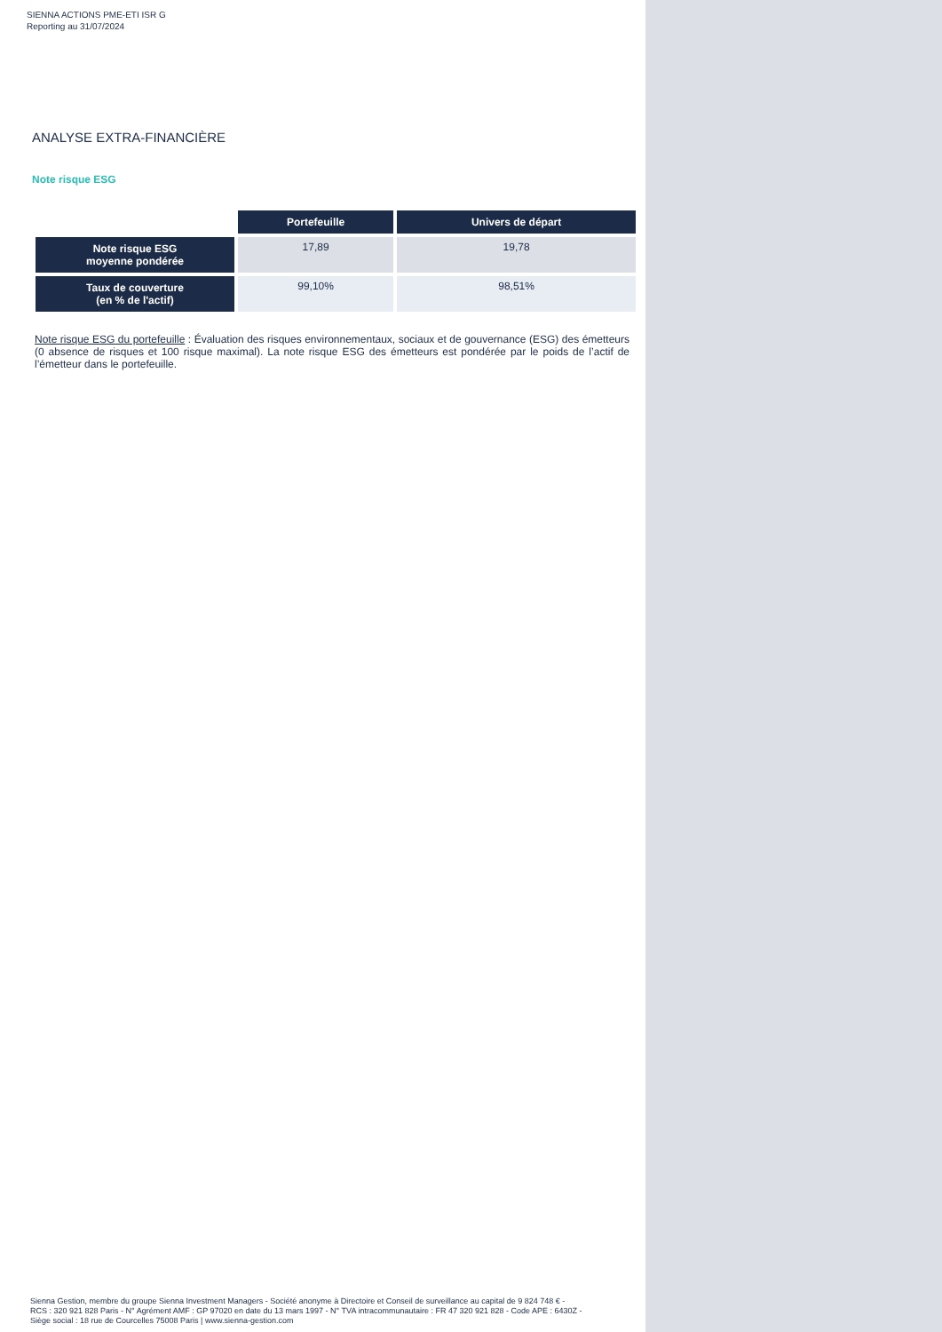SIENNA ACTIONS PME-ETI ISR G
Reporting au 31/07/2024
ANALYSE EXTRA-FINANCIÈRE
Note risque ESG
| | Portefeuille | Univers de départ |
| Note risque ESG moyenne pondérée | 17,89 | 19,78 |
| Taux de couverture (en % de l'actif) | 99,10% | 98,51% |
Note risque ESG du portefeuille : Évaluation des risques environnementaux, sociaux et de gouvernance (ESG) des émetteurs (0 absence de risques et 100 risque maximal). La note risque ESG des émetteurs est pondérée par le poids de l’actif de l’émetteur dans le portefeuille.
Sienna Gestion, membre du groupe Sienna Investment Managers - Société anonyme à Directoire et Conseil de surveillance au capital de 9 824 748 € -
RCS : 320 921 828 Paris - N° Agrément AMF : GP 97020 en date du 13 mars 1997 - N° TVA intracommunautaire : FR 47 320 921 828 - Code APE : 6430Z -
Siège social : 18 rue de Courcelles 75008 Paris | www.sienna-gestion.com